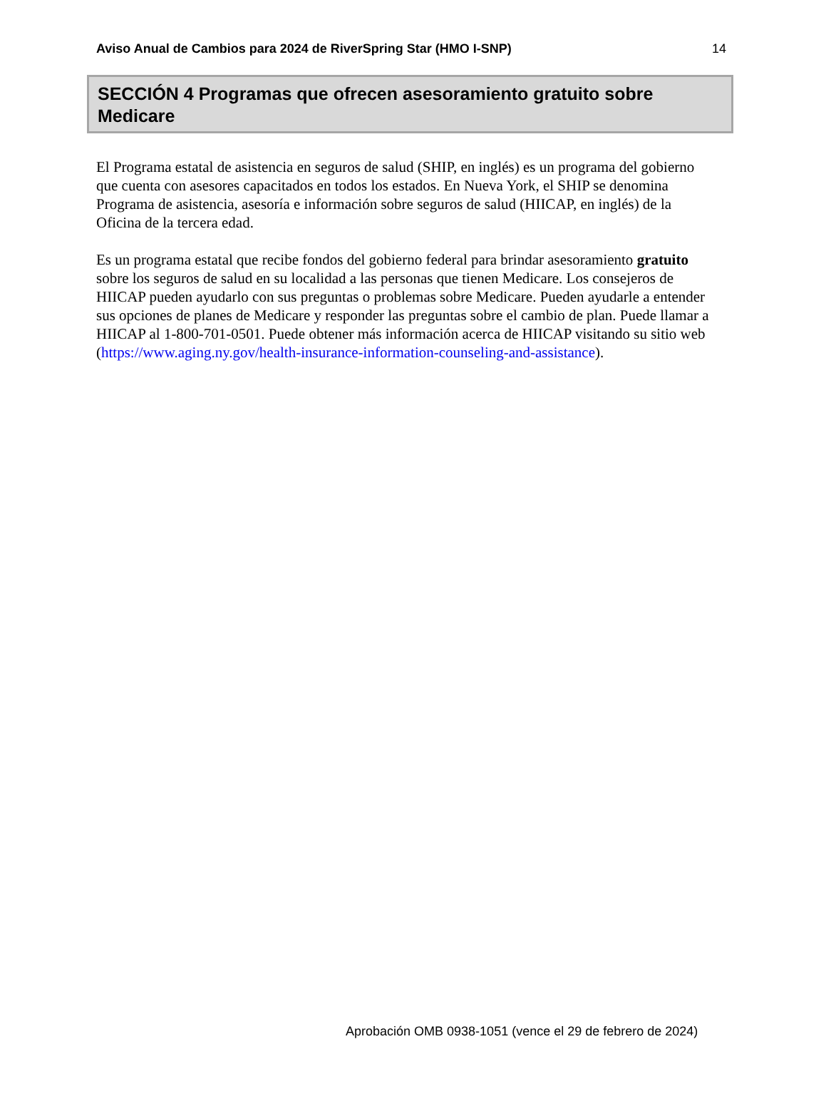Aviso Anual de Cambios para 2024 de RiverSpring Star (HMO I-SNP) 14
SECCIÓN 4 Programas que ofrecen asesoramiento gratuito sobre Medicare
El Programa estatal de asistencia en seguros de salud (SHIP, en inglés) es un programa del gobierno que cuenta con asesores capacitados en todos los estados. En Nueva York, el SHIP se denomina Programa de asistencia, asesoría e información sobre seguros de salud (HIICAP, en inglés) de la Oficina de la tercera edad.
Es un programa estatal que recibe fondos del gobierno federal para brindar asesoramiento gratuito sobre los seguros de salud en su localidad a las personas que tienen Medicare. Los consejeros de HIICAP pueden ayudarlo con sus preguntas o problemas sobre Medicare. Pueden ayudarle a entender sus opciones de planes de Medicare y responder las preguntas sobre el cambio de plan. Puede llamar a HIICAP al 1-800-701-0501. Puede obtener más información acerca de HIICAP visitando su sitio web (https://www.aging.ny.gov/health-insurance-information-counseling-and-assistance).
Aprobación OMB 0938-1051 (vence el 29 de febrero de 2024)